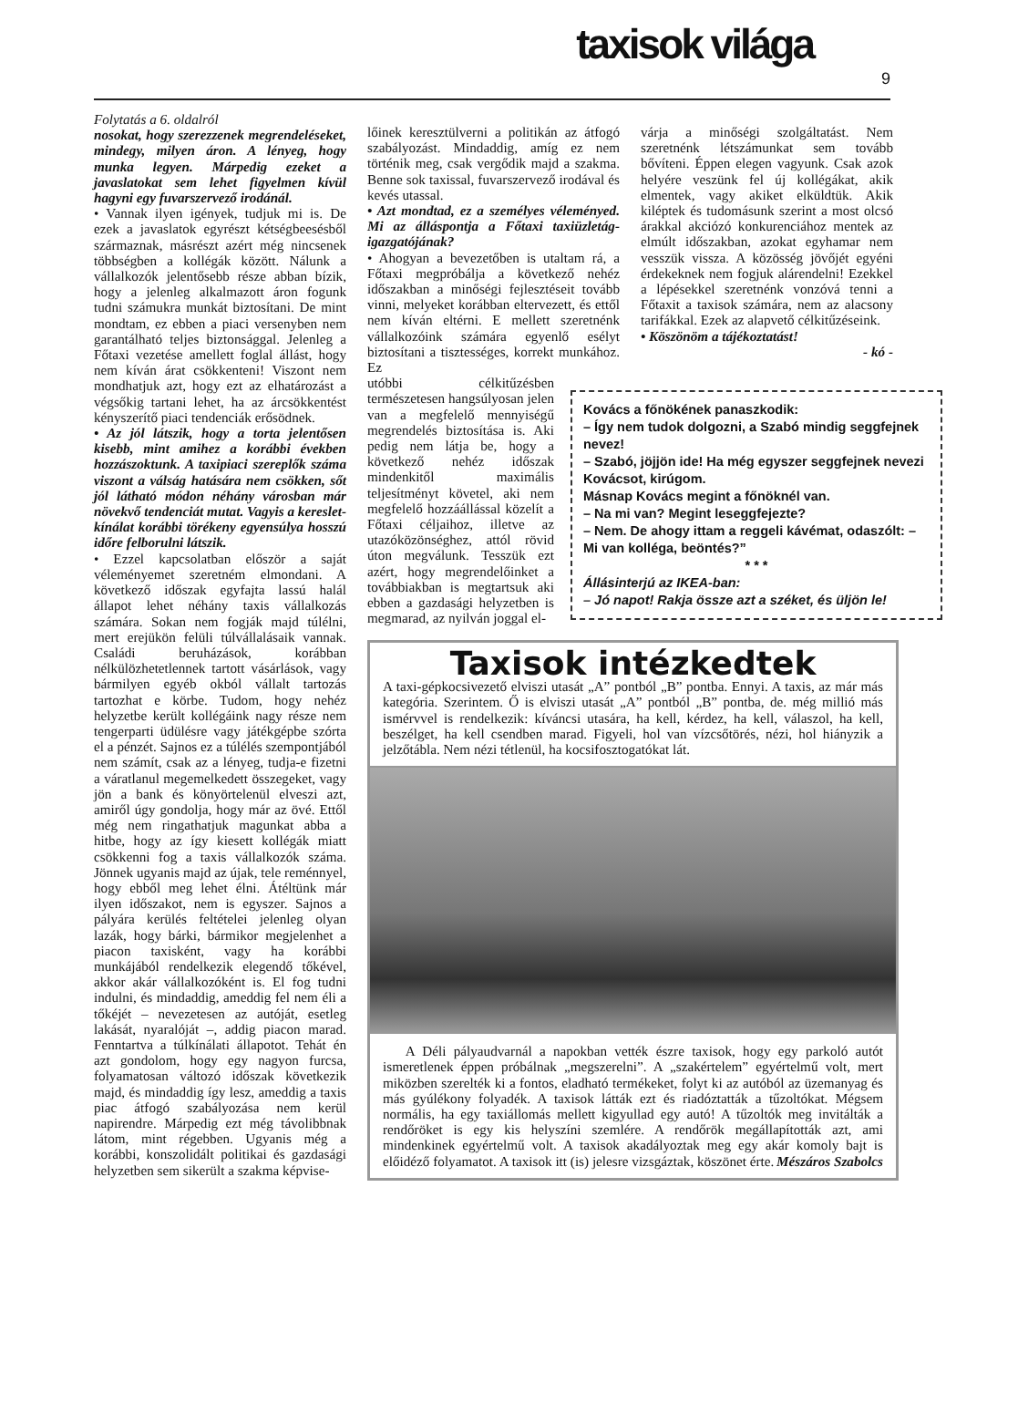taxisok világa 9
Folytatás a 6. oldalról
nosokat, hogy szerezzenek megrendeléseket, mindegy, milyen áron. A lényeg, hogy munka legyen. Márpedig ezeket a javaslatokat sem lehet figyelmen kívül hagyni egy fuvarszervező irodánál.
• Vannak ilyen igények, tudjuk mi is. De ezek a javaslatok egyrészt kétségbeesésből származnak, másrészt azért még nincsenek többségben a kollégák között. Nálunk a vállalkozók jelentősebb része abban bízik, hogy a jelenleg alkalmazott áron fogunk tudni számukra munkát biztosítani. De mint mondtam, ez ebben a piaci versenyben nem garantálható teljes biztonsággal. Jelenleg a Főtaxi vezetése amellett foglal állást, hogy nem kíván árat csökkenteni! Viszont nem mondhatjuk azt, hogy ezt az elhatározást a végsőkig tartani lehet, ha az árcsökkentést kényszerítő piaci tendenciák erősödnek.
• Az jól látszik, hogy a torta jelentősen kisebb, mint amihez a korábbi években hozzászoktunk. A taxipiaci szereplők száma viszont a válság hatására nem csökken, sőt jól látható módon néhány városban már növekvő tendenciát mutat. Vagyis a kereslet-kínálat korábbi törékeny egyensúlya hosszú időre felborulni látszik.
• Ezzel kapcsolatban először a saját véleményemet szeretném elmondani. A következő időszak egyfajta lassú halál állapot lehet néhány taxis vállalkozás számára. Sokan nem fogják majd túlélni, mert erejükön felüli túlvállalásaik vannak. Családi beruházások, korábban nélkülözhetetlennek tartott vásárlások, vagy bármilyen egyéb okból vállalt tartozás tartozhat e körbe. Tudom, hogy nehéz helyzetbe került kollégáink nagy része nem tengerparti üdülésre vagy játékgépbe szórta el a pénzét. Sajnos ez a túlélés szempontjából nem számít, csak az a lényeg, tudja-e fizetni a váratlanul megemelkedett összegeket, vagy jön a bank és könyörtelenül elveszi azt, amiről úgy gondolja, hogy már az övé. Ettől még nem ringathatjuk magunkat abba a hitbe, hogy az így kiesett kollégák miatt csökkenni fog a taxis vállalkozók száma. Jönnek ugyanis majd az újak, tele reménnyel, hogy ebből meg lehet élni. Átéltünk már ilyen időszakot, nem is egyszer. Sajnos a pályára kerülés feltételei jelenleg olyan lazák, hogy bárki, bármikor megjelenhet a piacon taxisként, vagy ha korábbi munkájából rendelkezik elegendő tőkével, akkor akár vállalkozóként is. El fog tudni indulni, és mindaddig, ameddig fel nem éli a tőkéjét – nevezetesen az autóját, esetleg lakását, nyaralóját –, addig piacon marad. Fenntartva a túlkínálati állapotot. Tehát én azt gondolom, hogy egy nagyon furcsa, folyamatosan változó időszak következik majd, és mindaddig így lesz, ameddig a taxis piac átfogó szabályozása nem kerül napirendre. Márpedig ezt még távolibbnak látom, mint régebben. Ugyanis még a korábbi, konszolidált politikai és gazdasági helyzetben sem sikerült a szakma képvise-
lőinek keresztülverni a politikán az átfogó szabályozást. Mindaddig, amíg ez nem történik meg, csak vergődik majd a szakma. Benne sok taxissal, fuvarszervező irodával és kevés utassal.
• Azt mondtad, ez a személyes véleményed. Mi az álláspontja a Főtaxi taxiüzletág-igazgatójának?
• Ahogyan a bevezetőben is utaltam rá, a Főtaxi megpróbálja a következő nehéz időszakban a minőségi fejlesztéseit tovább vinni, melyeket korábban eltervezett, és ettől nem kíván eltérni. E mellett szeretnénk vállalkozóink számára egyenlő esélyt biztosítani a tisztességes, korrekt munkához. Ez
utóbbi célkitűzésben természetesen hangsúlyosan jelen van a megfelelő mennyiségű megrendelés biztosítása is. Aki pedig nem látja be, hogy a következő nehéz időszak mindenkitől maximális teljesítményt követel, aki nem megfelelő hozzáállással közelít a Főtaxi céljaihoz, illetve az utazóközönséghez, attól rövid úton megválunk. Tesszük ezt azért, hogy megrendelőinket a továbbiakban is megtartsuk aki ebben a gazdasági helyzetben is megmarad, az nyilván joggal el-
várja a minőségi szolgáltatást. Nem szeretnénk létszámunkat sem tovább bővíteni. Éppen elegen vagyunk. Csak azok helyére veszünk fel új kollégákat, akik elmentek, vagy akiket elküldtük. Akik kiléptek és tudomásunk szerint a most olcsó árakkal akciózó konkurenciához mentek az elmúlt időszakban, azokat egyhamar nem vesszük vissza. A közösség jövőjét egyéni érdekeknek nem fogjuk alárendelni! Ezekkel a lépésekkel szeretnénk vonzóvá tenni a Főtaxit a taxisok számára, nem az alacsony tarifákkal. Ezek az alapvető célkitűzéseink.
• Köszönöm a tájékoztatást!
- kó -
Kovács a főnökének panaszkodik:
– Így nem tudok dolgozni, a Szabó mindig seggfejnek nevez!
– Szabó, jöjjön ide! Ha még egyszer seggfejnek nevezi Kovácsot, kirúgom.
Másnap Kovács megint a főnöknél van.
– Na mi van? Megint leseggfejezte?
– Nem. De ahogy ittam a reggeli kávémat, odaszólt: – Mi van kolléga, beöntés?”
* * *
Állásinterjú az IKEA-ban:
– Jó napot! Rakja össze azt a széket, és üljön le!
Taxisok intézkedtek
A taxi-gépkocsivezető elviszi utasát „A” pontból „B” pontba. Ennyi. A taxis, az már más kategória. Szerintem. Ő is elviszi utasát „A” pontból „B” pontba, de. még millió más ismérvvel is rendelkezik: kíváncsi utasára, ha kell, kérdez, ha kell, válaszol, ha kell, beszélget, ha kell csendben marad. Figyeli, hol van vízcsőtörés, nézi, hol hiányzik a jelzőtábla. Nem nézi tétlenül, ha kocsifosztogatókat lát.
A Déli pályaudvarnál a napokban vették észre taxisok, hogy egy parkoló autót ismeretlenek éppen próbálnak „megszerelni”. A „szakértelem” egyértelmű volt, mert miközben szerelték ki a fontos, eladható termékeket, folyt ki az autóból az üzemanyag és más gyúlékony folyadék. A taxisok látták ezt és riadóztatták a tűzoltókat. Mégsem normális, ha egy taxiállomás mellett kigyullad egy autó! A tűzoltók meg invitálták a rendőröket is egy kis helyszíni szemlére. A rendőrök megállapították azt, ami mindenkinek egyértelmű volt. A taxisok akadályoztak meg egy akár komoly bajt is előidéző folyamatot. A taxisok itt (is) jelesre vizsgáztak, köszönet érte. Mészáros Szabolcs